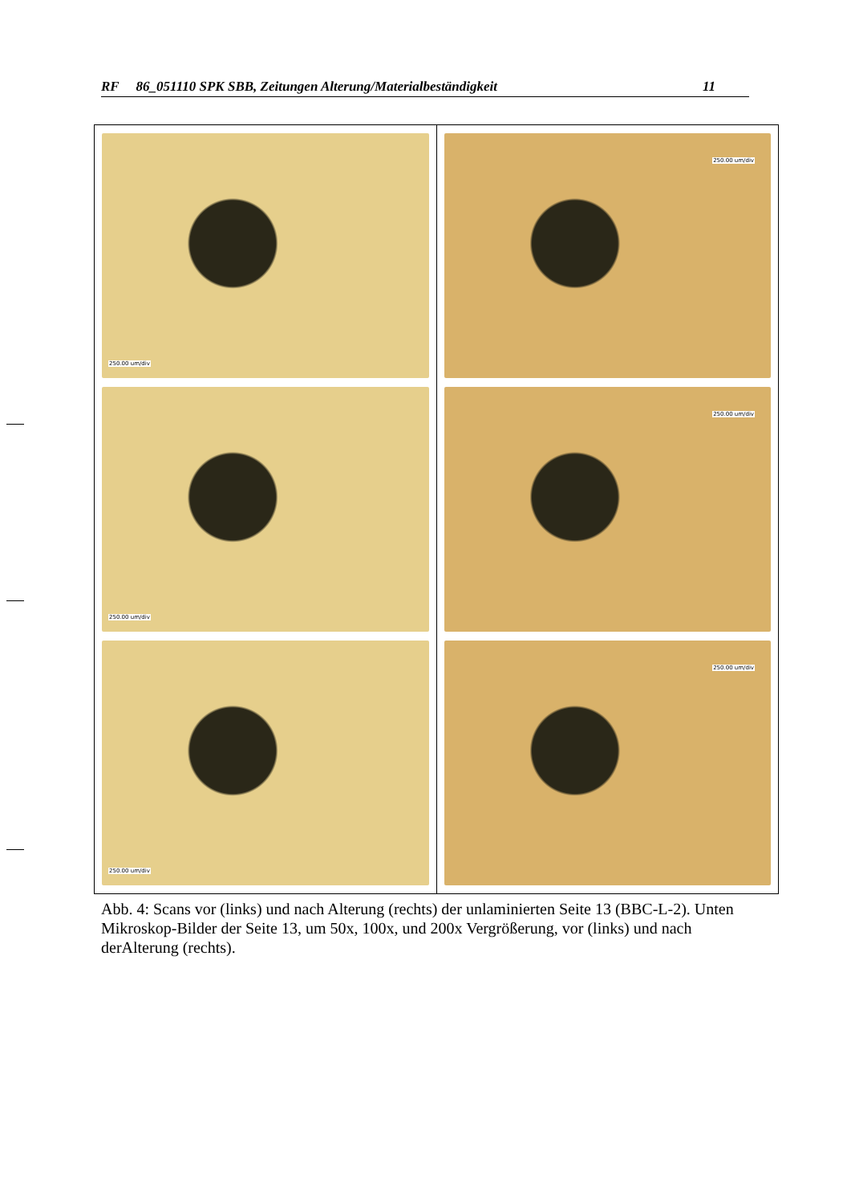RF 86_051110 SPK SBB, Zeitungen Alterung/Materialbeständigkeit 11
| 250.00 um/div 250.00 um/div 250.00 um/div | 250.00 um/div 250.00 um/div 250.00 um/div |
Abb. 4: Scans vor (links) und nach Alterung (rechts) der unlaminierten Seite 13 (BBC-L-2). Unten Mikroskop-Bilder der Seite 13, um 50x, 100x, und 200x Vergrößerung, vor (links) und nach derAlterung (rechts).